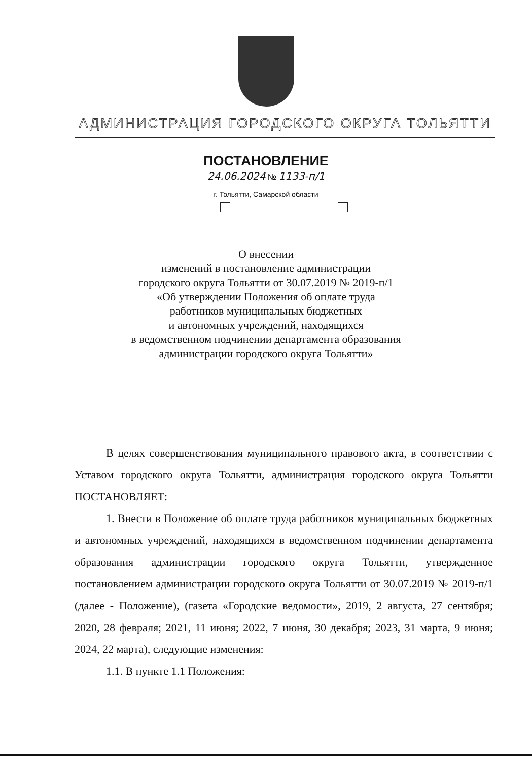АДМИНИСТРАЦИЯ ГОРОДСКОГО ОКРУГА ТОЛЬЯТТИ
ПОСТАНОВЛЕНИЕ
24.06.2024 № 1133-п/1
г. Тольятти, Самарской области
О внесении
изменений в постановление администрации
городского округа Тольятти от 30.07.2019 № 2019-п/1
«Об утверждении Положения об оплате труда
работников муниципальных бюджетных
и автономных учреждений, находящихся
в ведомственном подчинении департамента образования
администрации городского округа Тольятти»
В целях совершенствования муниципального правового акта, в соответствии с Уставом городского округа Тольятти, администрация городского округа Тольятти ПОСТАНОВЛЯЕТ:
1. Внести в Положение об оплате труда работников муниципальных бюджетных и автономных учреждений, находящихся в ведомственном подчинении департамента образования администрации городского округа Тольятти, утвержденное постановлением администрации городского округа Тольятти от 30.07.2019 № 2019-п/1 (далее - Положение), (газета «Городские ведомости», 2019, 2 августа, 27 сентября; 2020, 28 февраля; 2021, 11 июня; 2022, 7 июня, 30 декабря; 2023, 31 марта, 9 июня; 2024, 22 марта), следующие изменения:
1.1. В пункте 1.1 Положения: